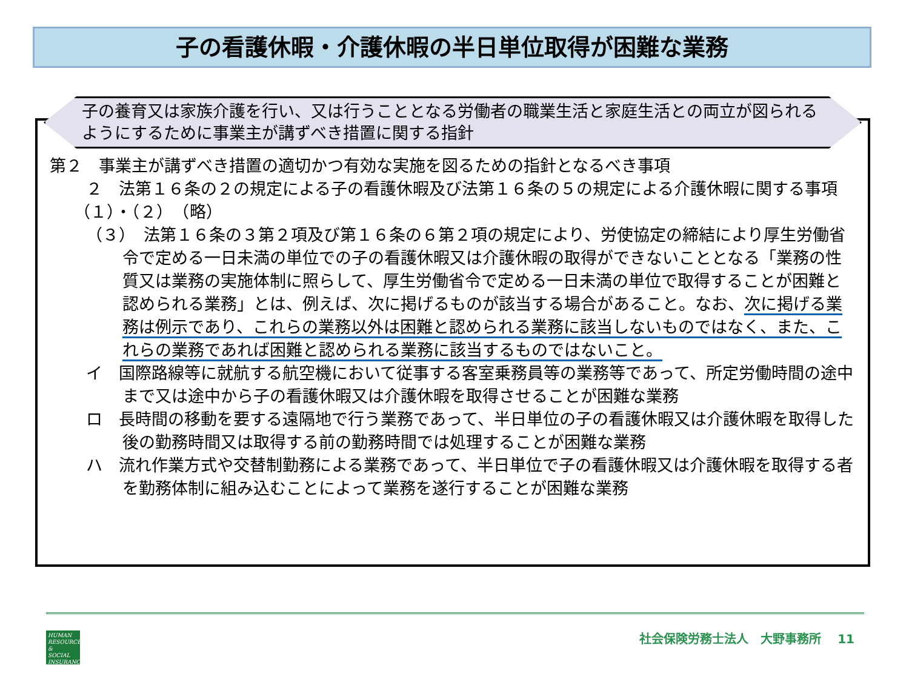子の看護休暇・介護休暇の半日単位取得が困難な業務
子の養育又は家族介護を行い、又は行うこととなる労働者の職業生活と家庭生活との両立が図られるようにするために事業主が講ずべき措置に関する指針
第２　事業主が講ずべき措置の適切かつ有効な実施を図るための指針となるべき事項
２　法第１６条の２の規定による子の看護休暇及び法第１６条の５の規定による介護休暇に関する事項
（１）・（２）　（略）
（３）　法第１６条の３第２項及び第１６条の６第２項の規定により、労使協定の締結により厚生労働省令で定める一日未満の単位での子の看護休暇又は介護休暇の取得ができないこととなる「業務の性質又は業務の実施体制に照らして、厚生労働省令で定める一日未満の単位で取得することが困難と認められる業務」とは、例えば、次に掲げるものが該当する場合があること。なお、次に掲げる業務は例示であり、これらの業務以外は困難と認められる業務に該当しないものではなく、また、これらの業務であれば困難と認められる業務に該当するものではないこと。
イ　国際路線等に就航する航空機において従事する客室乗務員等の業務等であって、所定労働時間の途中まで又は途中から子の看護休暇又は介護休暇を取得させることが困難な業務
ロ　長時間の移動を要する遠隔地で行う業務であって、半日単位の子の看護休暇又は介護休暇を取得した後の勤務時間又は取得する前の勤務時間では処理することが困難な業務
ハ　流れ作業方式や交替制勤務による業務であって、半日単位で子の看護休暇又は介護休暇を取得する者を勤務体制に組み込むことによって業務を遂行することが困難な業務
HUMAN
RESOURCES
&
SOCIAL
INSURANCE
社会保険労務士法人　大野事務所　 11